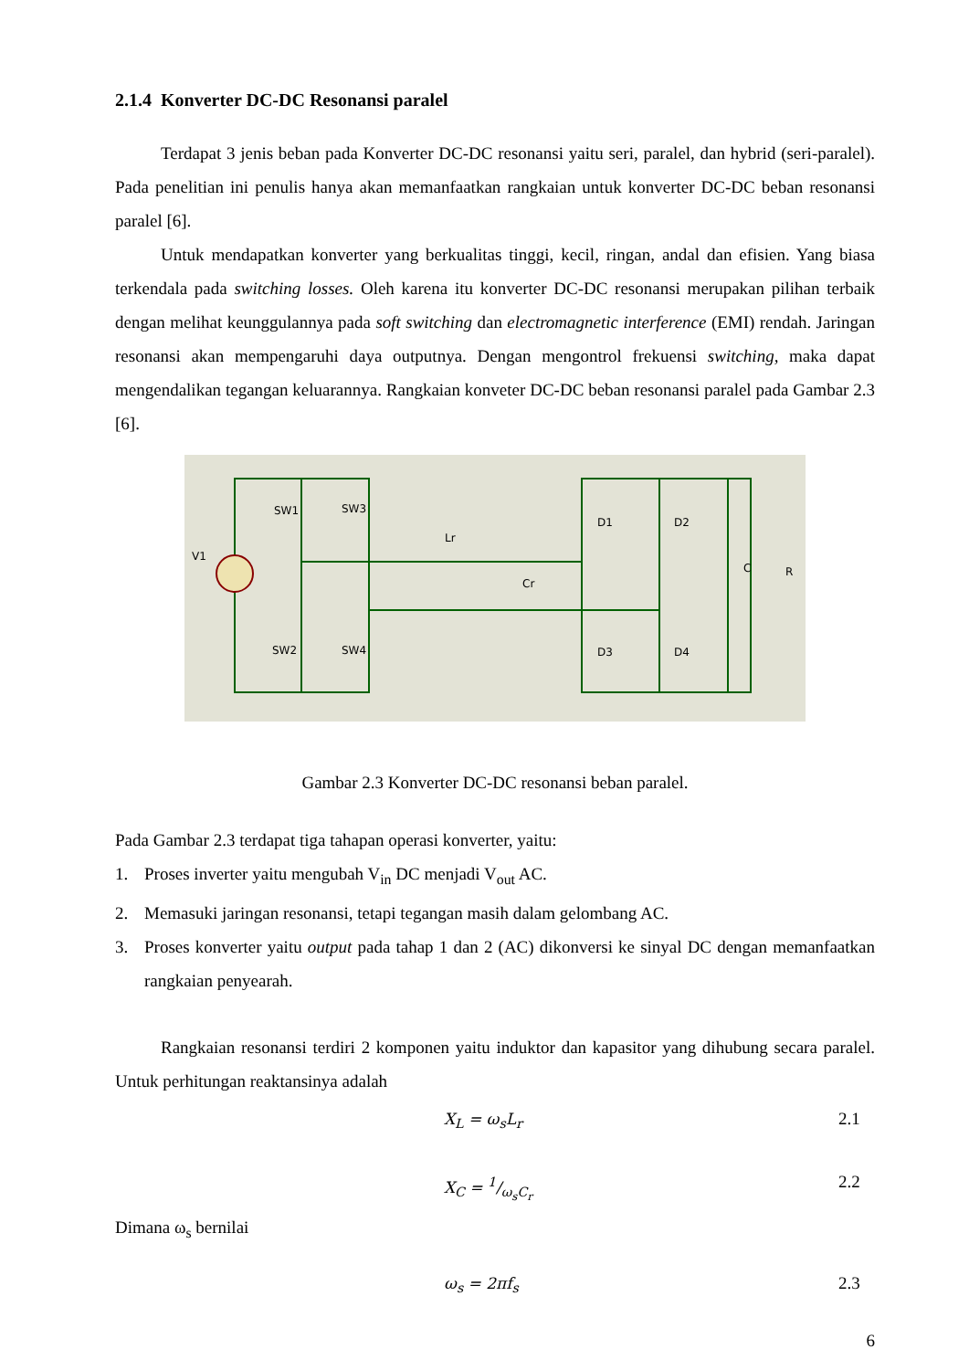2.1.4 Konverter DC-DC Resonansi paralel
Terdapat 3 jenis beban pada Konverter DC-DC resonansi yaitu seri, paralel, dan hybrid (seri-paralel). Pada penelitian ini penulis hanya akan memanfaatkan rangkaian untuk konverter DC-DC beban resonansi paralel [6].
Untuk mendapatkan konverter yang berkualitas tinggi, kecil, ringan, andal dan efisien. Yang biasa terkendala pada switching losses. Oleh karena itu konverter DC-DC resonansi merupakan pilihan terbaik dengan melihat keunggulannya pada soft switching dan electromagnetic interference (EMI) rendah. Jaringan resonansi akan mempengaruhi daya outputnya. Dengan mengontrol frekuensi switching, maka dapat mengendalikan tegangan keluarannya. Rangkaian konveter DC-DC beban resonansi paralel pada Gambar 2.3 [6].
V1
SW1
SW3
SW2
SW4
Lr
Cr
D1
D2
D3
D4
C
R
Gambar 2.3 Konverter DC-DC resonansi beban paralel.
Pada Gambar 2.3 terdapat tiga tahapan operasi konverter, yaitu:
1. Proses inverter yaitu mengubah V<sub>in</sub> DC menjadi V<sub>out</sub> AC.
2. Memasuki jaringan resonansi, tetapi tegangan masih dalam gelombang AC.
3. Proses konverter yaitu output pada tahap 1 dan 2 (AC) dikonversi ke sinyal DC dengan memanfaatkan rangkaian penyearah.
Rangkaian resonansi terdiri 2 komponen yaitu induktor dan kapasitor yang dihubung secara paralel. Untuk perhitungan reaktansinya adalah
X<sub>L</sub> = ω<sub>s</sub>L<sub>r</sub> 2.1
X<sub>C</sub> = 1/ω<sub>s</sub>C<sub>r</sub> 2.2
Dimana ω<sub>s</sub> bernilai
ω<sub>s</sub> = 2πf<sub>s</sub> 2.3
6